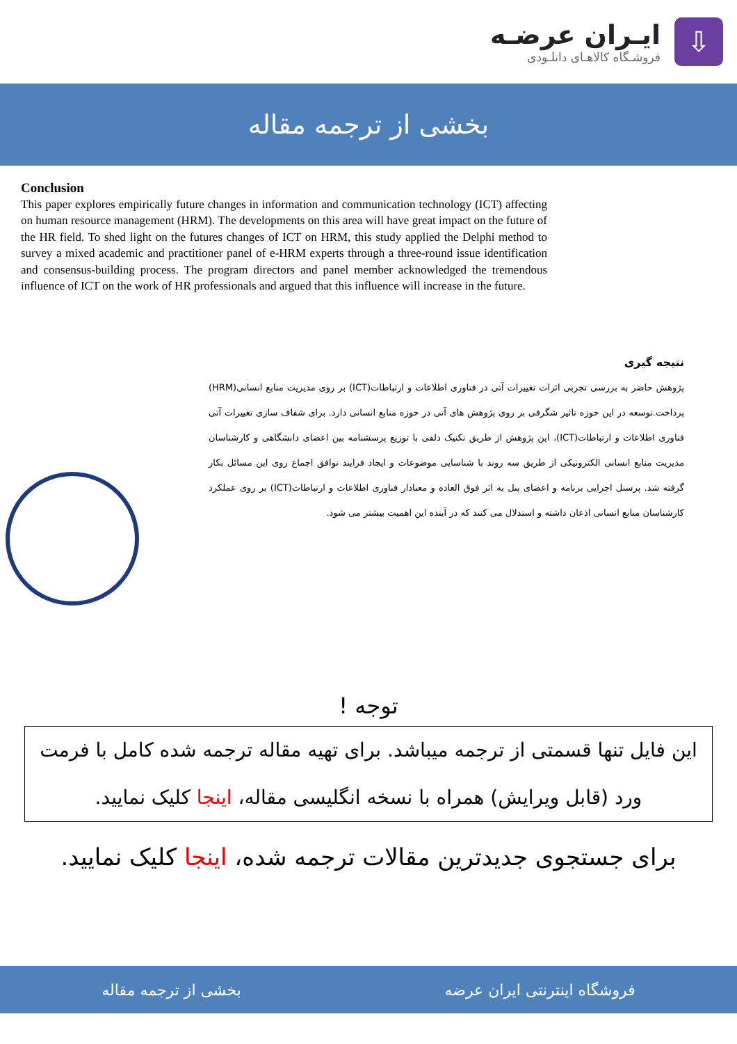ایـران عرضـه
فروشـگاه کالاهـای دانلـودی
⇩
بخشی از ترجمه مقاله
Conclusion
This paper explores empirically future changes in information and communication technology (ICT) affecting on human resource management (HRM). The developments on this area will have great impact on the future of the HR field. To shed light on the futures changes of ICT on HRM, this study applied the Delphi method to survey a mixed academic and practitioner panel of e-HRM experts through a three-round issue identification and consensus-building process. The program directors and panel member acknowledged the tremendous influence of ICT on the work of HR professionals and argued that this influence will increase in the future.
نتیجه گیری
پژوهش حاضر به بررسی تجربی اثرات تغییرات آتی در فناوری اطلاعات و ارتباطات(ICT) بر روی مدیریت منابع انسانی(HRM) پرداخت.توسعه در این حوزه تاثیر شگرفی بر روی پژوهش های آتی در حوزه منابع انسانی دارد. برای شفاف سازی تغییرات آتی فناوری اطلاعات و ارتباطات(ICT)، این پژوهش از طریق تکنیک دلفی با توزیع پرسشنامه بین اعضای دانشگاهی و کارشناسان مدیریت منابع انسانی الکترونیکی از طریق سه روند با شناسایی موضوعات و ایجاد فرایند توافق اجماع روی این مسائل بکار گرفته شد. پرسنل اجرایی برنامه و اعضای پنل به اثر فوق العاده و معنادار فناوری اطلاعات و ارتباطات(ICT) بر روی عملکرد کارشناسان منابع انسانی اذعان داشته و استدلال می کنند که در آینده این اهمیت بیشتر می شود.
توجه !
این فایل تنها قسمتی از ترجمه میباشد. برای تهیه مقاله ترجمه شده کامل با فرمت ورد (قابل ویرایش) همراه با نسخه انگلیسی مقاله، اینجا کلیک نمایید.
برای جستجوی جدیدترین مقالات ترجمه شده، اینجا کلیک نمایید.
فروشگاه اینترنتی ایران عرضه بخشی از ترجمه مقاله